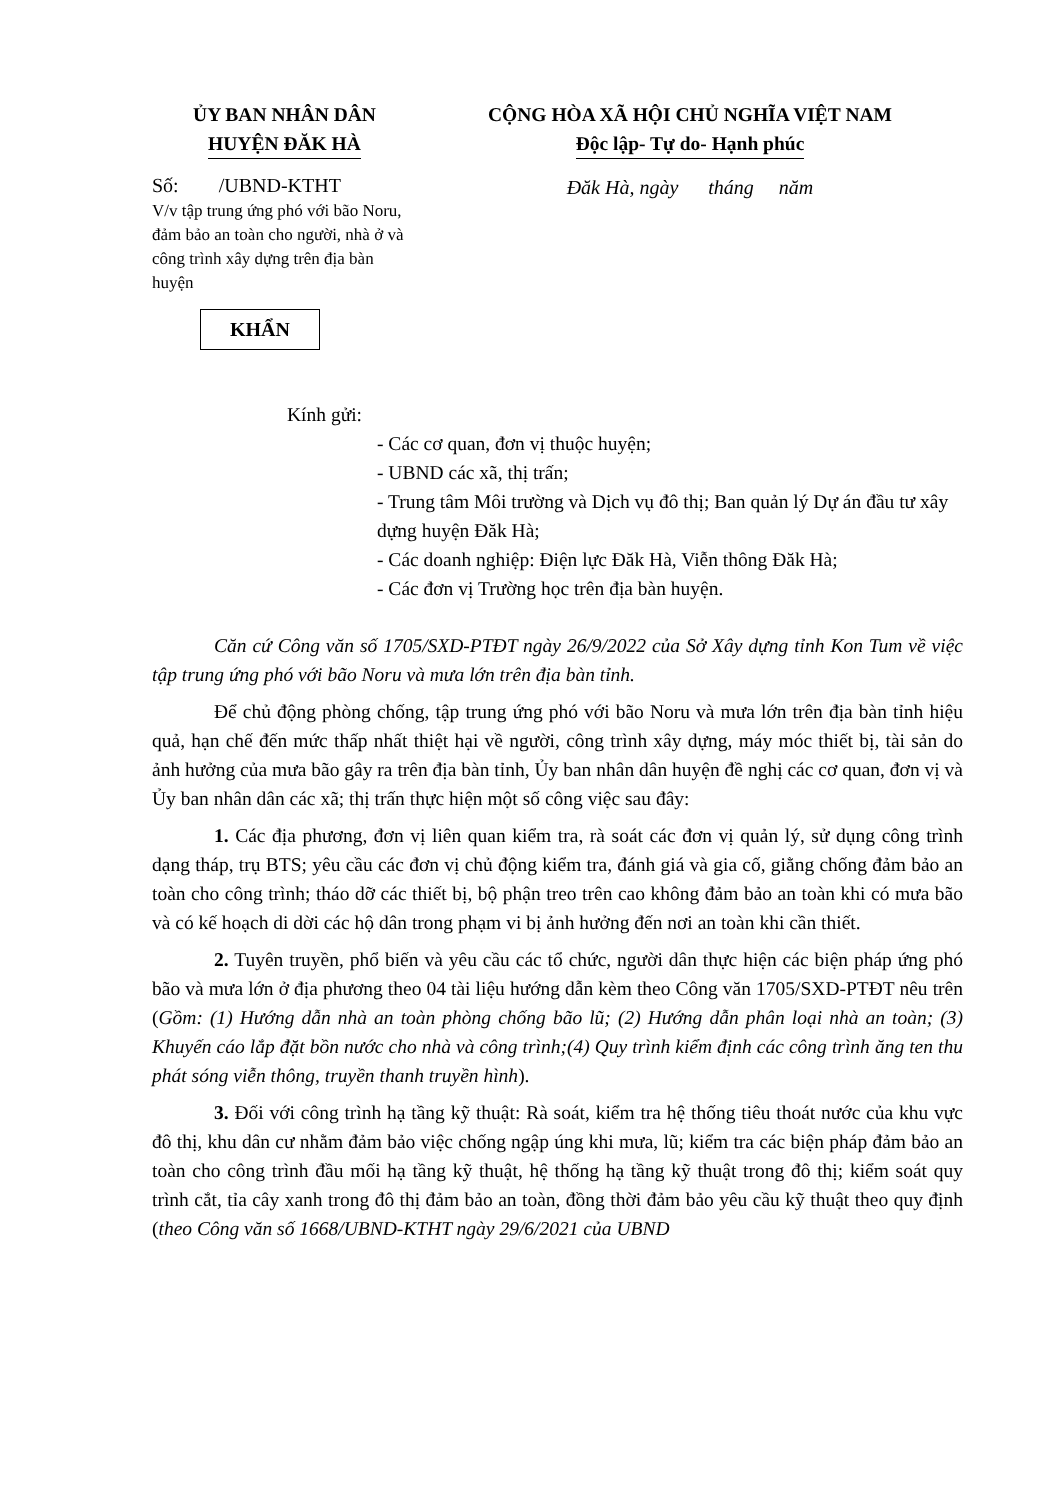ỦY BAN NHÂN DÂN
HUYỆN ĐĂK HÀ
CỘNG HÒA XÃ HỘI CHỦ NGHĨA VIỆT NAM
Độc lập- Tự do- Hạnh phúc
Số: /UBND-KTHT
V/v tập trung ứng phó với bão Noru, đảm bảo an toàn cho người, nhà ở và công trình xây dựng trên địa bàn huyện
Đăk Hà, ngày tháng năm
KHẨN
Kính gửi:
- Các cơ quan, đơn vị thuộc huyện;
- UBND các xã, thị trấn;
- Trung tâm Môi trường và Dịch vụ đô thị; Ban quản lý Dự án đầu tư xây dựng huyện Đăk Hà;
- Các doanh nghiệp: Điện lực Đăk Hà, Viễn thông Đăk Hà;
- Các đơn vị Trường học trên địa bàn huyện.
Căn cứ Công văn số 1705/SXD-PTĐT ngày 26/9/2022 của Sở Xây dựng tỉnh Kon Tum về việc tập trung ứng phó với bão Noru và mưa lớn trên địa bàn tỉnh.
Để chủ động phòng chống, tập trung ứng phó với bão Noru và mưa lớn trên địa bàn tỉnh hiệu quả, hạn chế đến mức thấp nhất thiệt hại về người, công trình xây dựng, máy móc thiết bị, tài sản do ảnh hưởng của mưa bão gây ra trên địa bàn tỉnh, Ủy ban nhân dân huyện đề nghị các cơ quan, đơn vị và Ủy ban nhân dân các xã; thị trấn thực hiện một số công việc sau đây:
1. Các địa phương, đơn vị liên quan kiểm tra, rà soát các đơn vị quản lý, sử dụng công trình dạng tháp, trụ BTS; yêu cầu các đơn vị chủ động kiểm tra, đánh giá và gia cố, giằng chống đảm bảo an toàn cho công trình; tháo dỡ các thiết bị, bộ phận treo trên cao không đảm bảo an toàn khi có mưa bão và có kế hoạch di dời các hộ dân trong phạm vi bị ảnh hưởng đến nơi an toàn khi cần thiết.
2. Tuyên truyền, phổ biến và yêu cầu các tổ chức, người dân thực hiện các biện pháp ứng phó bão và mưa lớn ở địa phương theo 04 tài liệu hướng dẫn kèm theo Công văn 1705/SXD-PTĐT nêu trên (Gồm: (1) Hướng dẫn nhà an toàn phòng chống bão lũ; (2) Hướng dẫn phân loại nhà an toàn; (3) Khuyến cáo lắp đặt bồn nước cho nhà và công trình;(4) Quy trình kiểm định các công trình ăng ten thu phát sóng viễn thông, truyền thanh truyền hình).
3. Đối với công trình hạ tầng kỹ thuật: Rà soát, kiểm tra hệ thống tiêu thoát nước của khu vực đô thị, khu dân cư nhằm đảm bảo việc chống ngập úng khi mưa, lũ; kiểm tra các biện pháp đảm bảo an toàn cho công trình đầu mối hạ tầng kỹ thuật, hệ thống hạ tầng kỹ thuật trong đô thị; kiểm soát quy trình cắt, tỉa cây xanh trong đô thị đảm bảo an toàn, đồng thời đảm bảo yêu cầu kỹ thuật theo quy định (theo Công văn số 1668/UBND-KTHT ngày 29/6/2021 của UBND